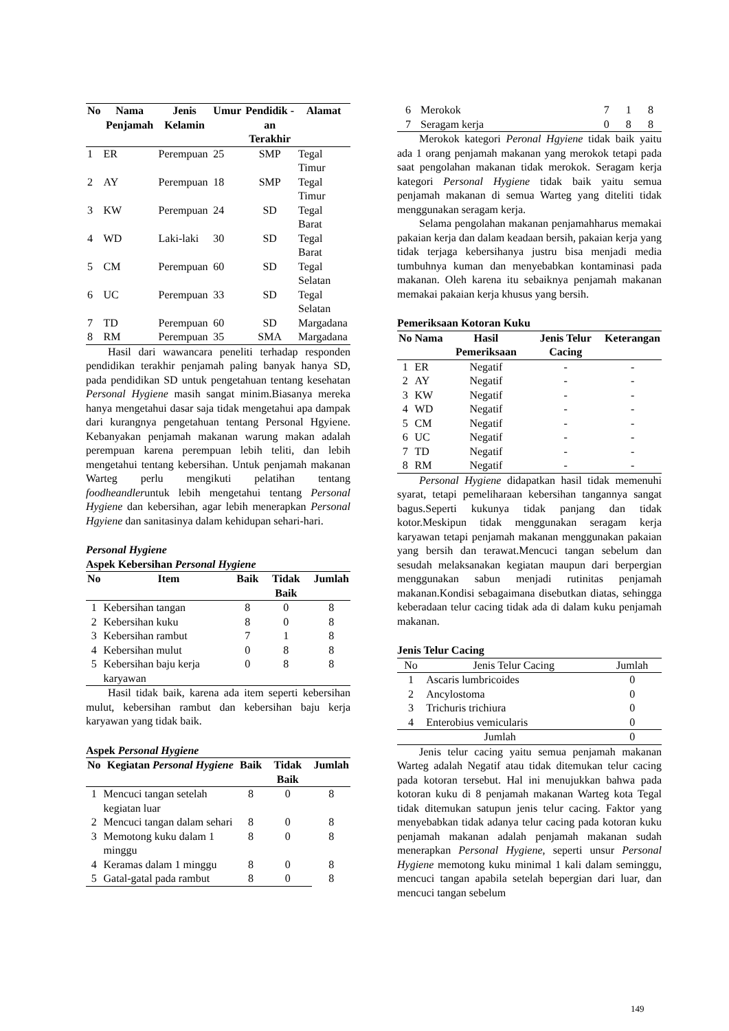| No | Nama Penjamah | Jenis Kelamin | Umur | Pendidik -an Terakhir | Alamat |
| --- | --- | --- | --- | --- | --- |
| 1 | ER | Perempuan | 25 | SMP | Tegal Timur |
| 2 | AY | Perempuan | 18 | SMP | Tegal Timur |
| 3 | KW | Perempuan | 24 | SD | Tegal Barat |
| 4 | WD | Laki-laki | 30 | SD | Tegal Barat |
| 5 | CM | Perempuan | 60 | SD | Tegal Selatan |
| 6 | UC | Perempuan | 33 | SD | Tegal Selatan |
| 7 | TD | Perempuan | 60 | SD | Margadana |
| 8 | RM | Perempuan | 35 | SMA | Margadana |
Hasil dari wawancara peneliti terhadap responden pendidikan terakhir penjamah paling banyak hanya SD, pada pendidikan SD untuk pengetahuan tentang kesehatan Personal Hygiene masih sangat minim.Biasanya mereka hanya mengetahui dasar saja tidak mengetahui apa dampak dari kurangnya pengetahuan tentang Personal Hgyiene. Kebanyakan penjamah makanan warung makan adalah perempuan karena perempuan lebih teliti, dan lebih mengetahui tentang kebersihan. Untuk penjamah makanan Warteg perlu mengikuti pelatihan tentang foodheandleruntuk lebih mengetahui tentang Personal Hygiene dan kebersihan, agar lebih menerapkan Personal Hgyiene dan sanitasinya dalam kehidupan sehari-hari.
Personal Hygiene
Aspek Kebersihan Personal Hygiene
| No | Item | Baik | Tidak Baik | Jumlah |
| --- | --- | --- | --- | --- |
| 1 | Kebersihan tangan | 8 | 0 | 8 |
| 2 | Kebersihan kuku | 8 | 0 | 8 |
| 3 | Kebersihan rambut | 7 | 1 | 8 |
| 4 | Kebersihan mulut | 0 | 8 | 8 |
| 5 | Kebersihan baju kerja karyawan | 0 | 8 | 8 |
Hasil tidak baik, karena ada item seperti kebersihan mulut, kebersihan rambut dan kebersihan baju kerja karyawan yang tidak baik.
Aspek Personal Hygiene
| No | Kegiatan Personal Hygiene | Baik | Tidak Baik | Jumlah |
| --- | --- | --- | --- | --- |
| 1 | Mencuci tangan setelah kegiatan luar | 8 | 0 | 8 |
| 2 | Mencuci tangan dalam sehari | 8 | 0 | 8 |
| 3 | Memotong kuku dalam 1 minggu | 8 | 0 | 8 |
| 4 | Keramas dalam 1 minggu | 8 | 0 | 8 |
| 5 | Gatal-gatal pada rambut | 8 | 0 | 8 |
| 6 | Merokok | 7 | 1 | 8 |
| 7 | Seragam kerja | 0 | 8 | 8 |
Merokok kategori Peronal Hgyiene tidak baik yaitu ada 1 orang penjamah makanan yang merokok tetapi pada saat pengolahan makanan tidak merokok. Seragam kerja kategori Personal Hygiene tidak baik yaitu semua penjamah makanan di semua Warteg yang diteliti tidak menggunakan seragam kerja.
Selama pengolahan makanan penjamahharus memakai pakaian kerja dan dalam keadaan bersih, pakaian kerja yang tidak terjaga kebersihanya justru bisa menjadi media tumbuhnya kuman dan menyebabkan kontaminasi pada makanan. Oleh karena itu sebaiknya penjamah makanan memakai pakaian kerja khusus yang bersih.
Pemeriksaan Kotoran Kuku
| No | Nama | Hasil Pemeriksaan | Jenis Telur Cacing | Keterangan |
| --- | --- | --- | --- | --- |
| 1 | ER | Negatif | - | - |
| 2 | AY | Negatif | - | - |
| 3 | KW | Negatif | - | - |
| 4 | WD | Negatif | - | - |
| 5 | CM | Negatif | - | - |
| 6 | UC | Negatif | - | - |
| 7 | TD | Negatif | - | - |
| 8 | RM | Negatif | - | - |
Personal Hygiene didapatkan hasil tidak memenuhi syarat, tetapi pemeliharaan kebersihan tangannya sangat bagus.Seperti kukunya tidak panjang dan tidak kotor.Meskipun tidak menggunakan seragam kerja karyawan tetapi penjamah makanan menggunakan pakaian yang bersih dan terawat.Mencuci tangan sebelum dan sesudah melaksanakan kegiatan maupun dari berpergian menggunakan sabun menjadi rutinitas penjamah makanan.Kondisi sebagaimana disebutkan diatas, sehingga keberadaan telur cacing tidak ada di dalam kuku penjamah makanan.
Jenis Telur Cacing
| No | Jenis Telur Cacing | Jumlah |
| --- | --- | --- |
| 1 | Ascaris lumbricoides | 0 |
| 2 | Ancylostoma | 0 |
| 3 | Trichuris trichiura | 0 |
| 4 | Enterobius vemicularis | 0 |
| Jumlah | | 0 |
Jenis telur cacing yaitu semua penjamah makanan Warteg adalah Negatif atau tidak ditemukan telur cacing pada kotoran tersebut. Hal ini menujukkan bahwa pada kotoran kuku di 8 penjamah makanan Warteg kota Tegal tidak ditemukan satupun jenis telur cacing. Faktor yang menyebabkan tidak adanya telur cacing pada kotoran kuku penjamah makanan adalah penjamah makanan sudah menerapkan Personal Hygiene, seperti unsur Personal Hygiene memotong kuku minimal 1 kali dalam seminggu, mencuci tangan apabila setelah bepergian dari luar, dan mencuci tangan sebelum
149